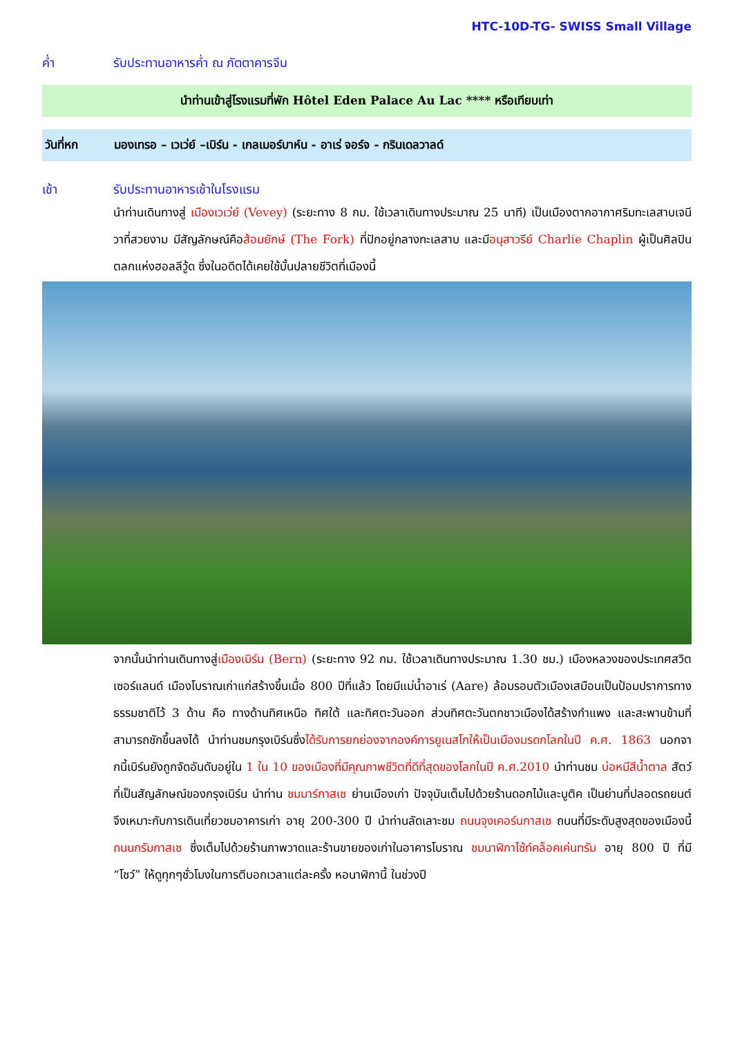HTC-10D-TG- SWISS Small Village
ค่ำ รับประทานอาหารค่ำ ณ ภัตตาคารจีน
นำท่านเข้าสู่โรงแรมที่พัก Hôtel Eden Palace Au Lac **** หรือเทียบเท่า
วันที่หก มองเทรอ – เวเว่ย์ –เบิร์น - เกลเมอร์บาห์น - อาเร่ จอร์จ - กรินเดลวาลด์
เช้า รับประทานอาหารเช้าในโรงแรม
นำท่านเดินทางสู่ เมืองเวเว่ย์ (Vevey) (ระยะทาง 8 กม. ใช้เวลาเดินทางประมาณ 25 นาที) เป็นเมืองตากอากาศริมทะเลสาบเจนีวาที่สวยงาม มีสัญลักษณ์คือส้อมยักษ์ (The Fork) ที่ปักอยู่กลางทะเลสาบ และมีอนุสาวรีย์ Charlie Chaplin ผู้เป็นศิลปินตลกแห่งฮอลลีวู้ด ซึ่งในอดีตได้เคยใช้บั้นปลายชีวิตที่เมืองนี้
จากนั้นนำท่านเดินทางสู่เมืองเบิร์น (Bern) (ระยะทาง 92 กม. ใช้เวลาเดินทางประมาณ 1.30 ชม.) เมืองหลวงของประเทศสวิตเซอร์แลนด์ เมืองโบราณเก่าแก่สร้างขึ้นเมื่อ 800 ปีที่แล้ว โดยมีแม่น้ำอาเร่ (Aare) ล้อมรอบตัวเมืองเสมือนเป็นป้อมปราการทางธรรมชาติไว้ 3 ด้าน คือ ทางด้านทิศเหนือ ทิศใต้ และทิศตะวันออก ส่วนทิศตะวันตกชาวเมืองได้สร้างกำแพง และสะพานข้ามที่สามารถชักขึ้นลงได้ นำท่านชมกรุงเบิร์นซึ่งได้รับการยกย่องจากองค์การยูเนสโกให้เป็นเมืองมรดกโลกในปี ค.ศ. 1863 นอกจากนี้เบิร์นยังถูกจัดอันดับอยู่ใน 1 ใน 10 ของเมืองที่มีคุณภาพชีวิตที่ดีที่สุดของโลกในปี ค.ศ.2010 นำท่านชม บ่อหมีสีน้ำตาล สัตว์ที่เป็นสัญลักษณ์ของกรุงเบิร์น นำท่าน ชมมาร์กาสเซ ย่านเมืองเก่า ปัจจุบันเต็มไปด้วยร้านดอกไม้และบูติค เป็นย่านที่ปลอดรถยนต์ จึงเหมาะกับการเดินเที่ยวชมอาคารเก่า อายุ 200-300 ปี นำท่านลัดเลาะชม ถนนจุงเคอร์นกาสเซ ถนนที่มีระดับสูงสุดของเมืองนี้ ถนนกรัมกาสเซ ซึ่งเต็มไปด้วยร้านภาพวาดและร้านขายของเก่าในอาคารโบราณ ชมนาฬิกาไซ้ท์คล็อคเค่นทรัม อายุ 800 ปี ที่มี “โชว์” ให้ดูทุกๆชั่วโมงในการตีบอกเวลาแต่ละครั้ง หอนาฬิกานี้ ในช่วงปี